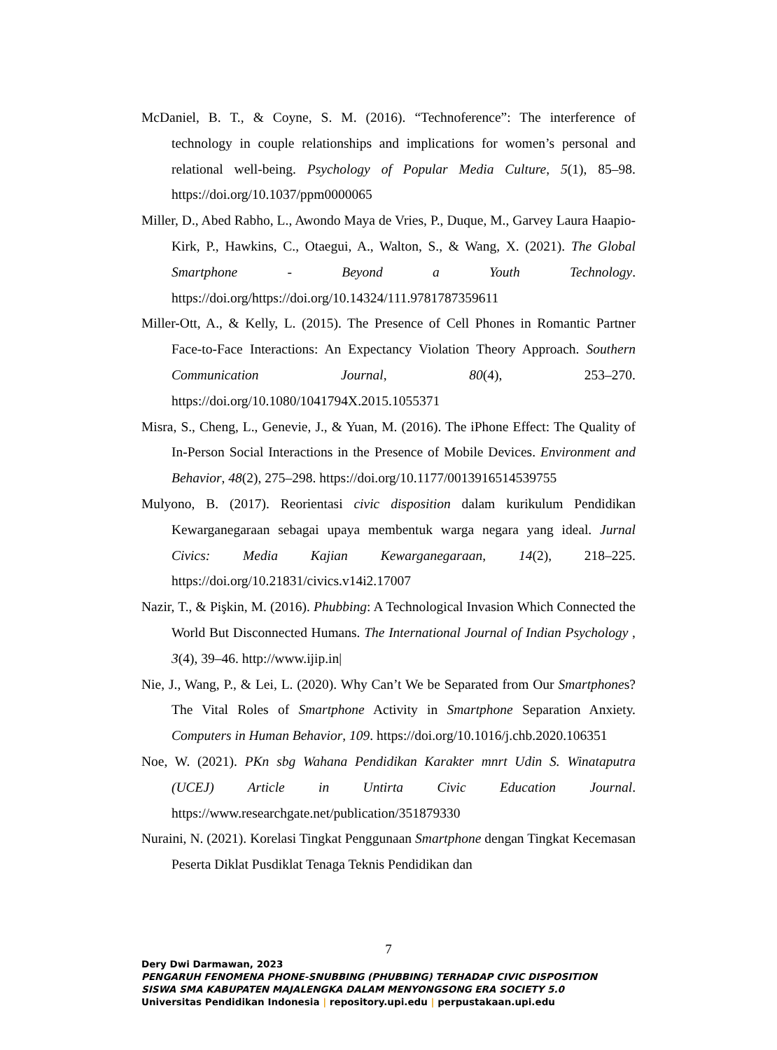McDaniel, B. T., & Coyne, S. M. (2016). “Technoference”: The interference of technology in couple relationships and implications for women’s personal and relational well-being. Psychology of Popular Media Culture, 5(1), 85–98. https://doi.org/10.1037/ppm0000065
Miller, D., Abed Rabho, L., Awondo Maya de Vries, P., Duque, M., Garvey Laura Haapio- Kirk, P., Hawkins, C., Otaegui, A., Walton, S., & Wang, X. (2021). The Global Smartphone - Beyond a Youth Technology. https://doi.org/https://doi.org/10.14324/111.9781787359611
Miller-Ott, A., & Kelly, L. (2015). The Presence of Cell Phones in Romantic Partner Face-to-Face Interactions: An Expectancy Violation Theory Approach. Southern Communication Journal, 80(4), 253–270. https://doi.org/10.1080/1041794X.2015.1055371
Misra, S., Cheng, L., Genevie, J., & Yuan, M. (2016). The iPhone Effect: The Quality of In-Person Social Interactions in the Presence of Mobile Devices. Environment and Behavior, 48(2), 275–298. https://doi.org/10.1177/0013916514539755
Mulyono, B. (2017). Reorientasi civic disposition dalam kurikulum Pendidikan Kewarganegaraan sebagai upaya membentuk warga negara yang ideal. Jurnal Civics: Media Kajian Kewarganegaraan, 14(2), 218–225. https://doi.org/10.21831/civics.v14i2.17007
Nazir, T., & Pişkin, M. (2016). Phubbing: A Technological Invasion Which Connected the World But Disconnected Humans. The International Journal of Indian Psychology , 3(4), 39–46. http://www.ijip.in|
Nie, J., Wang, P., & Lei, L. (2020). Why Can’t We be Separated from Our Smartphones? The Vital Roles of Smartphone Activity in Smartphone Separation Anxiety. Computers in Human Behavior, 109. https://doi.org/10.1016/j.chb.2020.106351
Noe, W. (2021). PKn sbg Wahana Pendidikan Karakter mnrt Udin S. Winataputra (UCEJ) Article in Untirta Civic Education Journal. https://www.researchgate.net/publication/351879330
Nuraini, N. (2021). Korelasi Tingkat Penggunaan Smartphone dengan Tingkat Kecemasan Peserta Diklat Pusdiklat Tenaga Teknis Pendidikan dan
7
Dery Dwi Darmawan, 2023
PENGARUH FENOMENA PHONE-SNUBBING (PHUBBING) TERHADAP CIVIC DISPOSITION
SISWA SMA KABUPATEN MAJALENGKA DALAM MENYONGSONG ERA SOCIETY 5.0
Universitas Pendidikan Indonesia | repository.upi.edu | perpustakaan.upi.edu